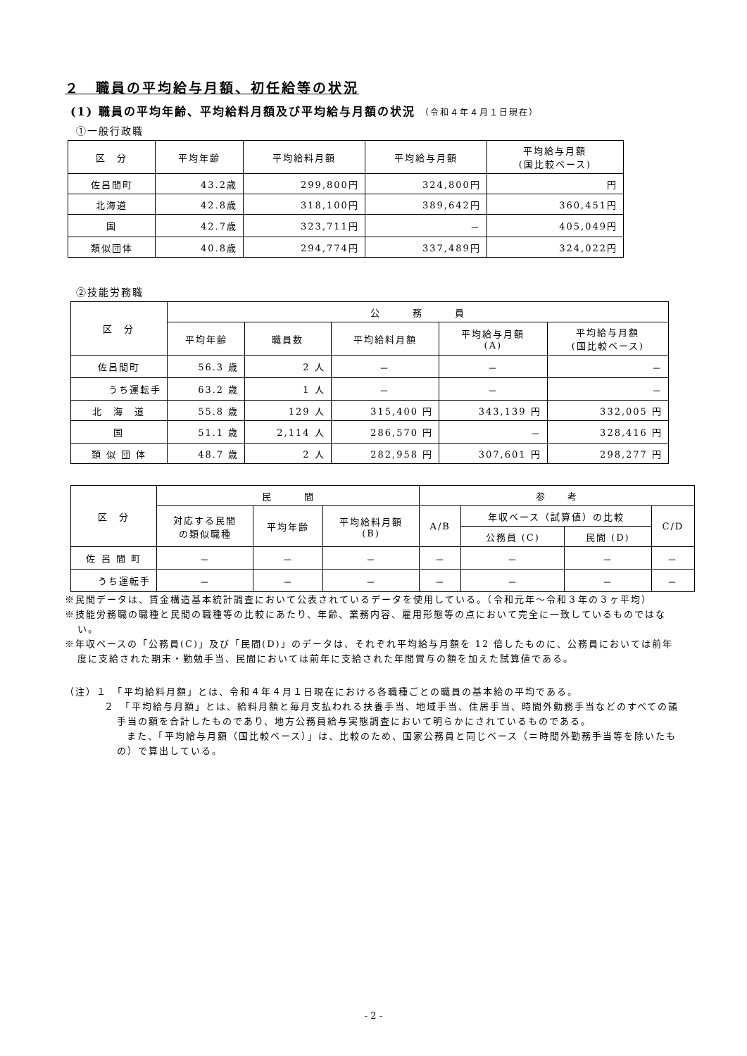２　職員の平均給与月額、初任給等の状況
(1) 職員の平均年齢、平均給料月額及び平均給与月額の状況 （令和４年４月１日現在）
①一般行政職
| 区 分 | 平均年齢 | 平均給料月額 | 平均給与月額 | 平均給与月額 (国比較ベース) |
| --- | --- | --- | --- | --- |
| 佐呂間町 | 43.2歳 | 299,800円 | 324,800円 | 円 |
| 北海道 | 42.8歳 | 318,100円 | 389,642円 | 360,451円 |
| 国 | 42.7歳 | 323,711円 | － | 405,049円 |
| 類似団体 | 40.8歳 | 294,774円 | 337,489円 | 324,022円 |
②技能労務職
| 区 分 | 公 務 員 | | | | |
| --- | --- | --- | --- | --- | --- |
| | 平均年齢 | 職員数 | 平均給料月額 | 平均給与月額 (A) | 平均給与月額 (国比較ベース) |
| 佐呂間町 | 56.3 歳 | 2 人 | － | － | － |
| うち運転手 | 63.2 歳 | 1 人 | － | － | － |
| 北 海 道 | 55.8 歳 | 129 人 | 315,400 円 | 343,139 円 | 332,005 円 |
| 国 | 51.1 歳 | 2,114 人 | 286,570 円 | － | 328,416 円 |
| 類 似 団 体 | 48.7 歳 | 2 人 | 282,958 円 | 307,601 円 | 298,277 円 |
| 区 分 | 民 間 | | | 参 考 | | | |
| --- | --- | --- | --- | --- | --- | --- | --- |
| | 対応する民間 の類似職種 | 平均年齢 | 平均給料月額 (B) | A/B | 年収ベース（試算値）の比較 | | C/D |
| | | | | | 公務員 (C) | 民間 (D) | |
| 佐 呂 間 町 | － | － | － | － | － | － | － |
| うち運転手 | － | － | － | － | － | － | － |
※民間データは、賃金構造基本統計調査において公表されているデータを使用している。（令和元年～令和３年の３ヶ平均）
※技能労務職の職種と民間の職種等の比較にあたり、年齢、業務内容、雇用形態等の点において完全に一致しているものではない。
※年収ベースの「公務員(C)」及び「民間(D)」のデータは、それぞれ平均給与月額を 12 倍したものに、公務員においては前年度に支給された期末・勤勉手当、民間においては前年に支給された年間賞与の額を加えた試算値である。
（注）１　「平均給料月額」とは、令和４年４月１日現在における各職種ごとの職員の基本給の平均である。
２　「平均給与月額」とは、給料月額と毎月支払われる扶養手当、地域手当、住居手当、時間外勤務手当などのすべての諸手当の額を合計したものであり、地方公務員給与実態調査において明らかにされているものである。
また、「平均給与月額（国比較ベース）」は、比較のため、国家公務員と同じベース（＝時間外勤務手当等を除いたもの）で算出している。
- 2 -